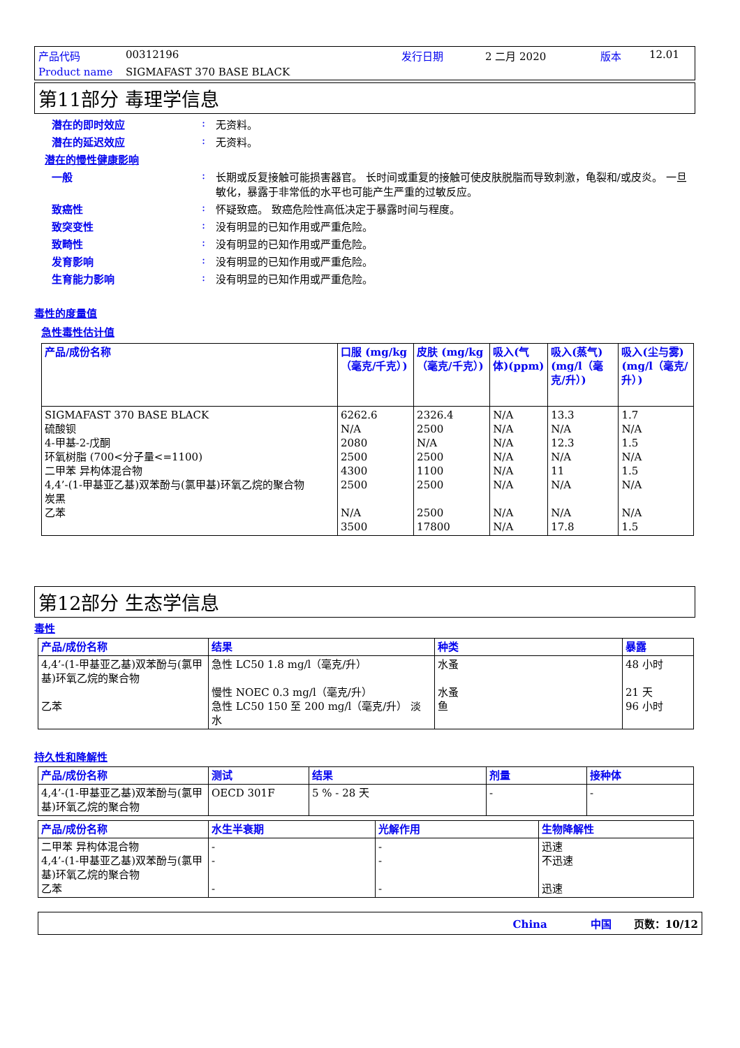产品代码 00312196 发行日期 2 二月 2020 版本 12.01 Product name SIGMAFAST 370 BASE BLACK
第11部分 毒理学信息
潜在的即时效应: 无资料。
潜在的延迟效应: 无资料。
潜在的慢性健康影响
一般: 长期或反复接触可能损害器官。 长时间或重复的接触可使皮肤脱脂而导致刺激，龟裂和/或皮炎。 一旦敏化，暴露于非常低的水平也可能产生严重的过敏反应。
致癌性: 怀疑致癌。 致癌危险性高低决定于暴露时间与程度。
致突变性: 没有明显的已知作用或严重危险。
致畸性: 没有明显的已知作用或严重危险。
发育影响: 没有明显的已知作用或严重危险。
生育能力影响: 没有明显的已知作用或严重危险。
毒性的度量值
急性毒性估计值
| 产品/成份名称 | 口服 (mg/kg（毫克/千克）) | 皮肤 (mg/kg（毫克/千克）) | 吸入(气体)(ppm) | 吸入(蒸气)(mg/l（毫克/升）) | 吸入(尘与雾) (mg/l（毫克/升）) |
| --- | --- | --- | --- | --- | --- |
| SIGMAFAST 370 BASE BLACK 硫酸钡 4-甲基-2-戊酮 环氧树脂 (700<分子量<=1100) 二甲苯 异构体混合物 4,4’-(1-甲基亚乙基)双苯酚与(氯甲基)环氧乙烷的聚合物 炭黑 乙苯 | 6262.6 N/A 2080 2500 4300 2500 N/A 3500 | 2326.4 2500 N/A 2500 1100 2500 2500 17800 | N/A N/A N/A N/A N/A N/A N/A N/A | 13.3 N/A 12.3 N/A 11 N/A N/A 17.8 | 1.7 N/A 1.5 N/A 1.5 N/A N/A 1.5 |
第12部分 生态学信息
毒性
| 产品/成份名称 | 结果 | 种类 | 暴露 |
| --- | --- | --- | --- |
| 4,4’-(1-甲基亚乙基)双苯酚与(氯甲基)环氧乙烷的聚合物 乙苯 | 急性 LC50 1.8 mg/l（毫克/升） 慢性 NOEC 0.3 mg/l（毫克/升） 急性 LC50 150 至 200 mg/l（毫克/升） 淡水 | 水蚤 水蚤 鱼 | 48 小时 21 天 96 小时 |
持久性和降解性
| 产品/成份名称 | 测试 | 结果 | 剂量 | 接种体 |
| --- | --- | --- | --- | --- |
| 4,4’-(1-甲基亚乙基)双苯酚与(氯甲基)环氧乙烷的聚合物 | OECD 301F | 5 % - 28 天 | - | - |
| 产品/成份名称 | 水生半衰期 | 光解作用 | 生物降解性 |
| --- | --- | --- | --- |
| 二甲苯 异构体混合物 4,4’-(1-甲基亚乙基)双苯酚与(氯甲基)环氧乙烷的聚合物 乙苯 | - - - | - - - | 迅速 不迅速 迅速 |
China 中国 页数：10/12